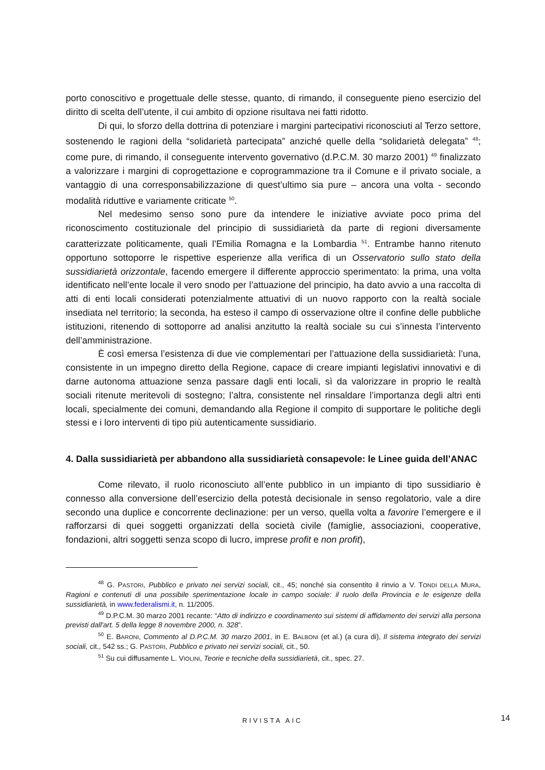porto conoscitivo e progettuale delle stesse, quanto, di rimando, il conseguente pieno esercizio del diritto di scelta dell’utente, il cui ambito di opzione risultava nei fatti ridotto.
Di qui, lo sforzo della dottrina di potenziare i margini partecipativi riconosciuti al Terzo settore, sostenendo le ragioni della “solidarietà partecipata” anziché quelle della “solidarietà delegata” <sup>48</sup>; come pure, di rimando, il conseguente intervento governativo (d.P.C.M. 30 marzo 2001) <sup>49</sup> finalizzato a valorizzare i margini di coprogettazione e coprogrammazione tra il Comune e il privato sociale, a vantaggio di una corresponsabilizzazione di quest’ultimo sia pure – ancora una volta - secondo modalità riduttive e variamente criticate <sup>50</sup>.
Nel medesimo senso sono pure da intendere le iniziative avviate poco prima del riconoscimento costituzionale del principio di sussidiarietà da parte di regioni diversamente caratterizzate politicamente, quali l’Emilia Romagna e la Lombardia <sup>51</sup>. Entrambe hanno ritenuto opportuno sottoporre le rispettive esperienze alla verifica di un Osservatorio sullo stato della sussidiarietà orizzontale, facendo emergere il differente approccio sperimentato: la prima, una volta identificato nell’ente locale il vero snodo per l’attuazione del principio, ha dato avvio a una raccolta di atti di enti locali considerati potenzialmente attuativi di un nuovo rapporto con la realtà sociale insediata nel territorio; la seconda, ha esteso il campo di osservazione oltre il confine delle pubbliche istituzioni, ritenendo di sottoporre ad analisi anzitutto la realtà sociale su cui s’innesta l’intervento dell’amministrazione.
È così emersa l’esistenza di due vie complementari per l’attuazione della sussidiarietà: l’una, consistente in un impegno diretto della Regione, capace di creare impianti legislativi innovativi e di darne autonoma attuazione senza passare dagli enti locali, sì da valorizzare in proprio le realtà sociali ritenute meritevoli di sostegno; l’altra, consistente nel rinsaldare l’importanza degli altri enti locali, specialmente dei comuni, demandando alla Regione il compito di supportare le politiche degli stessi e i loro interventi di tipo più autenticamente sussidiario.
4. Dalla sussidiarietà per abbandono alla sussidiarietà consapevole: le Linee guida dell’ANAC
Come rilevato, il ruolo riconosciuto all’ente pubblico in un impianto di tipo sussidiario è connesso alla conversione dell’esercizio della potestà decisionale in senso regolatorio, vale a dire secondo una duplice e concorrente declinazione: per un verso, quella volta a favorire l’emergere e il rafforzarsi di quei soggetti organizzati della società civile (famiglie, associazioni, cooperative, fondazioni, altri soggetti senza scopo di lucro, imprese profit e non profit),
<sup>48</sup> G. PASTORI, Pubblico e privato nei servizi sociali, cit., 45; nonché sia consentito il rinvio a V. TONDI DELLA MURA, Ragioni e contenuti di una possibile sperimentazione locale in campo sociale: il ruolo della Provincia e le esigenze della sussidiarietà, in www.federalismi.it, n. 11/2005.
<sup>49</sup> D.P.C.M. 30 marzo 2001 recante: “Atto di indirizzo e coordinamento sui sistemi di affidamento dei servizi alla persona previsti dall'art. 5 della legge 8 novembre 2000, n. 328”.
<sup>50</sup> E. BARONI, Commento al D.P.C.M. 30 marzo 2001, in E. BALBONI (et al.) (a cura di), Il sistema integrato dei servizi sociali, cit., 542 ss.; G. PASTORI, Pubblico e privato nei servizi sociali, cit., 50.
<sup>51</sup> Su cui diffusamente L. VIOLINI, Teorie e tecniche della sussidiarietà, cit., spec. 27.
RIVISTA AIC 14